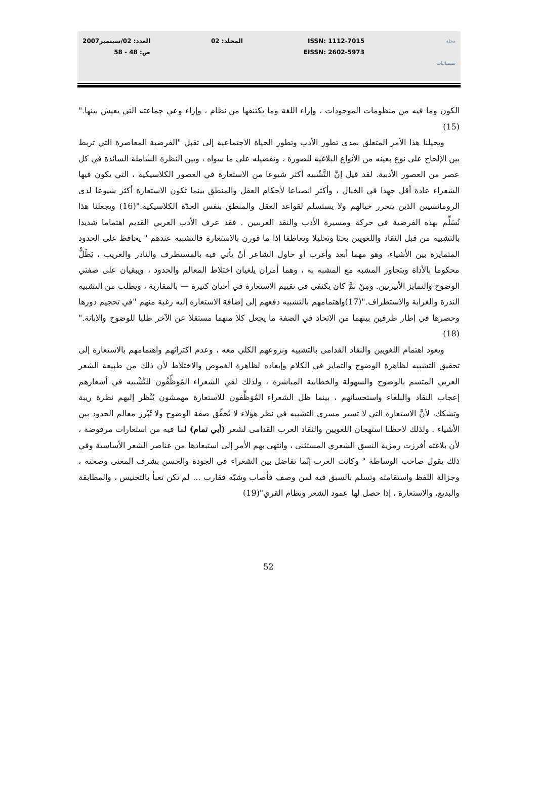مجلة
سيميائيات
ISSN: 1112-7015
EISSN: 2602-5973
المجلد: 02 العدد: 02/سبتمبر2007
ص: 48 - 58
الكون وما فيه من منظومات الموجودات ، وإزاء اللغة وما يكتنفها من نظام ، وإزاء وعي جماعته التي يعيش بينها."(15)
ويحيلنا هذا الأمر المتعلق بمدى تطور الأدب وتطور الحياة الاجتماعية إلى تقبل "الفرضية المعاصرة التي تربط بين الإلحاح على نوع بعينه من الأنواع البلاغية للصورة ، وتفضيله على ما سواه ، وبين النظرة الشاملة السائدة في كل عصر من العصور الأدبية. لقد قيل إنَّ التَّشْبيه أكثر شيوعا من الاستعارة في العصور الكلاسيكية ، التي يكون فيها الشعراء عادة أقل جهدا في الخيال ، وأكثر انصياعا لأحكام العقل والمنطق بينما تكون الاستعارة أكثر شيوعا لدى الرومانسيين الذين يتحرر خيالهم ولا يستسلم لقواعد العقل والمنطق بنفس الحدّة الكلاسيكية."(16) ويجعلنا هذا نُسَلِّم بهذه الفرضية في حركة ومسيرة الأدب والنقد العربيين . فقد عرف الأدب العربي القديم اهتماما شديدا بالتشبيه من قبل النقاد واللغويين بحثا وتحليلا وتعاطفا إذا ما قورن بالاستعارة فالتشبيه عندهم " يحافظ على الحدود المتمايزة بين الأشياء، وهو مهما أبعد وأغرب أو حاول الشاعر أنْ يأتي فيه بالمستطرف والنادر والغريب ، يَظَلُّ محكوما بالأداة ويتجاوز المشبه مع المشبه به ، وهما أمران يلغيان اختلاط المعالم والحدود ، ويبقيان على صفتي الوضوح والتمايز الأثيرتين. ومِنْ ثَمَّ كان يكتفي في تقييم الاستعارة في أحيان كثيرة — بالمقاربة ، ويطلب من التشبيه الندرة والغرابة والاستطراف."(17)واهتمامهم بالتشبيه دفعهم إلى إضافة الاستعارة إليه رغبة منهم "في تحجيم دورها وحصرها في إطار طرفين بينهما من الاتحاد في الصفة ما يجعل كلا منهما مستقلا عن الآخر طلبا للوضوح والإبانة."(18)
ويعود اهتمام اللغويين والنقاد القدامى بالتشبيه ونزوعهم الكلي معه ، وعدم اكتراثهم واهتمامهم بالاستعارة إلى تحقيق التشبيه لظاهرة الوضوح والتمايز في الكلام وإبعاده لظاهرة الغموض والاختلاط لأن ذلك من طبيعة الشعر العربي المتسم بالوضوح والسهولة والخطابية المباشرة ، ولذلك لقي الشعراء المُوَظِّفُون للتَّشْبيه في أشعارهم إعجاب النقاد والبلغاء واستحسانهم ، بينما ظل الشعراء المُوَظِّفون للاستعارة مهمشون يُنْظر إليهم نظرة ريبة وتشكك، لأنَّ الاستعارة التي لا تسير مسرى التشبيه في نظر هؤلاء لا تُحَقِّق صفة الوضوح ولا تُبْرز معالم الحدود بين الأشياء . ولذلك لاحظنا استهجان اللغويين والنقاد العرب القدامى لشعر (أبي تمام) لما فيه من استعارات مرفوضة ، لأن بلاغته أفرزت رمزية النسق الشعري المستثنى ، وانتهى بهم الأمر إلى استبعادها من عناصر الشعر الأساسية وفي ذلك يقول صاحب الوساطة " وكانت العرب إنّما تفاضل بين الشعراء في الجودة والحسن بشرف المعنى وصحته ، وجزالة اللفظ واستقامته وتسلم بالسبق فيه لمن وصف فأصاب وشبّه فقارب ... لم تكن تعبأ بالتجنيس ، والمطابقة والبديع، والاستعارة ، إذا حصل لها عمود الشعر ونظام القري"(19)
52